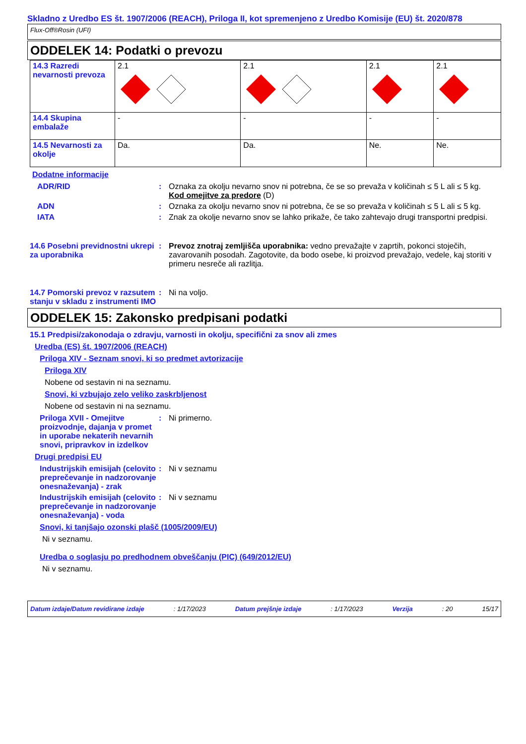Skladno z Uredbo ES št. 1907/2006 (REACH), Priloga II, kot spremenjeno z Uredbo Komisije (EU) št. 2020/878
Flux-Off®Rosin (UFI)
ODDELEK 14: Podatki o prevozu
| 14.3 Razredi nevarnosti prevoza | 2.1 | 2.1 | 2.1 | 2.1 |
| 14.4 Skupina embalaže | - | - | - | - |
| 14.5 Nevarnosti za okolje | Da. | Da. | Ne. | Ne. |
Dodatne informacije
ADR/RID : Oznaka za okolju nevarno snov ni potrebna, če se so prevaža v količinah ≤ 5 L ali ≤ 5 kg.
Kod omejitve za predore (D)
ADN : Oznaka za okolju nevarno snov ni potrebna, če se so prevaža v količinah ≤ 5 L ali ≤ 5 kg.
IATA : Znak za okolje nevarno snov se lahko prikaže, če tako zahtevajo drugi transportni predpisi.
14.6 Posebni previdnostni ukrepi za uporabnika
: Prevoz znotraj zemljišča uporabnika: vedno prevažajte v zaprtih, pokonci stoječih, zavarovanih posodah. Zagotovite, da bodo osebe, ki proizvod prevažajo, vedele, kaj storiti v primeru nesreče ali razlitja.
14.7 Pomorski prevoz v razsutem stanju v skladu z instrumenti IMO
: Ni na voljo.
ODDELEK 15: Zakonsko predpisani podatki
15.1 Predpisi/zakonodaja o zdravju, varnosti in okolju, specifični za snov ali zmes
Uredba (ES) št. 1907/2006 (REACH)
Priloga XIV - Seznam snovi, ki so predmet avtorizacije
Priloga XIV
Nobene od sestavin ni na seznamu.
Snovi, ki vzbujajo zelo veliko zaskrbljenost
Nobene od sestavin ni na seznamu.
Priloga XVII - Omejitve proizvodnje, dajanja v promet in uporabe nekaterih nevarnih snovi, pripravkov in izdelkov
: Ni primerno.
Drugi predpisi EU
Industrijskih emisijah (celovito preprečevanje in nadzorovanje onesnaževanja) - zrak
: Ni v seznamu
Industrijskih emisijah (celovito preprečevanje in nadzorovanje onesnaževanja) - voda
: Ni v seznamu
Snovi, ki tanjšajo ozonski plašč (1005/2009/EU)
Ni v seznamu.
Uredba o soglasju po predhodnem obveščanju (PIC) (649/2012/EU)
Ni v seznamu.
Datum izdaje/Datum revidirane izdaje: 1/17/2023 Datum prejšnje izdaje: 1/17/2023 Verzija: 20 15/17